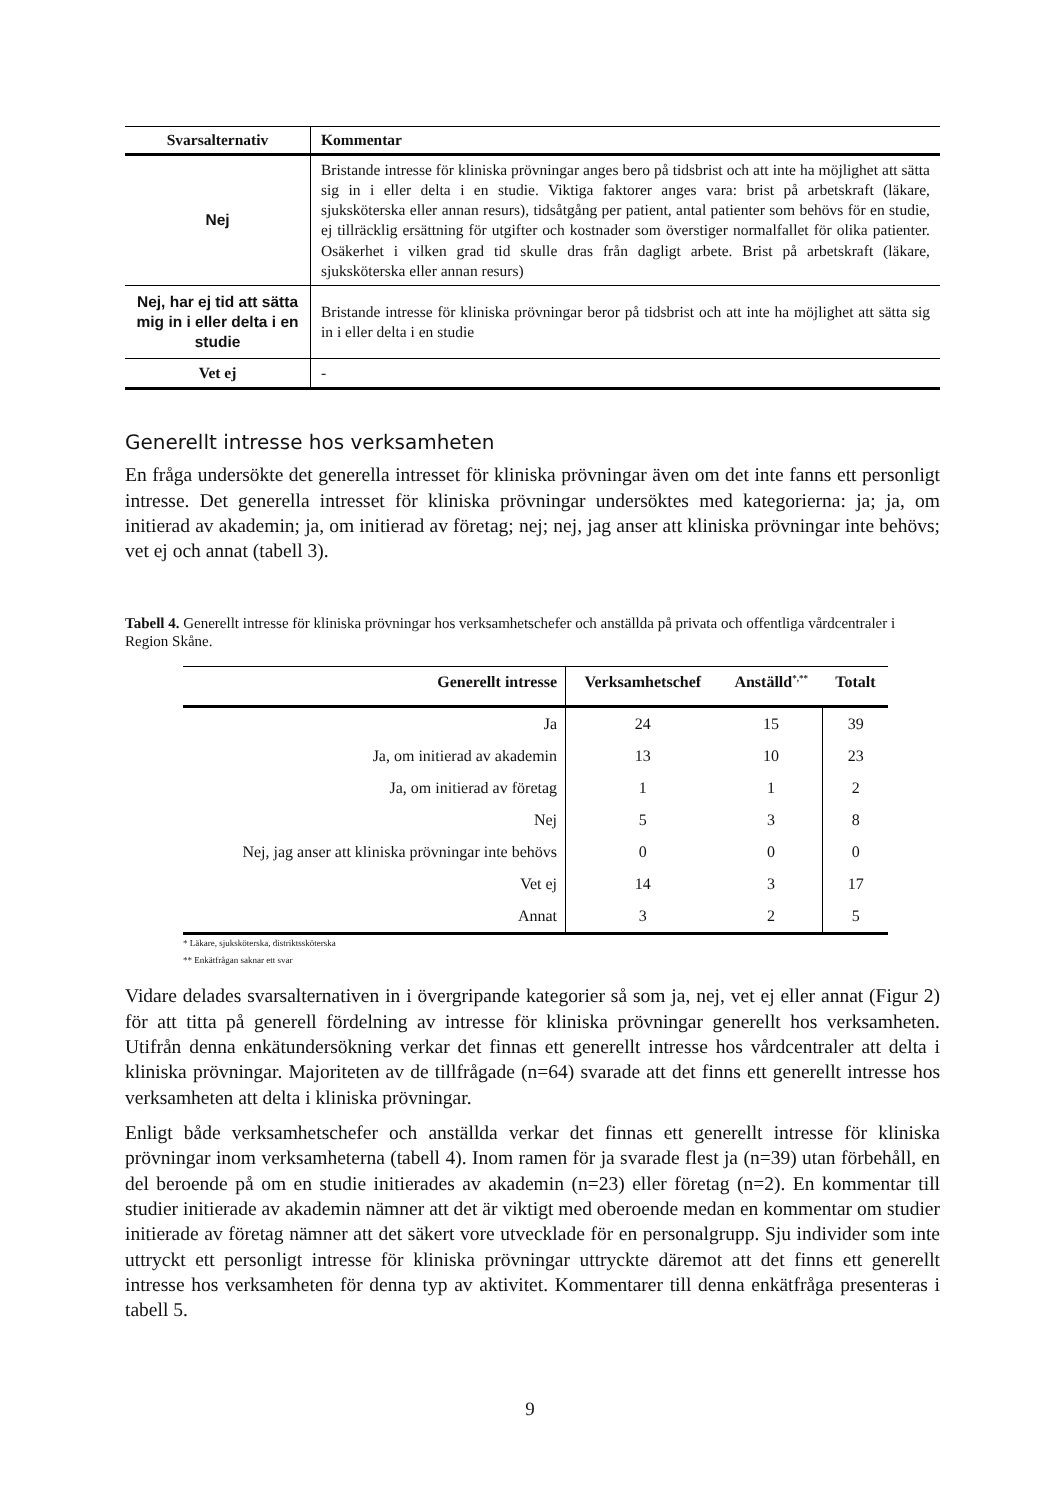| Svarsalternativ | Kommentar |
| --- | --- |
| Nej | Bristande intresse för kliniska prövningar anges bero på tidsbrist och att inte ha möjlighet att sätta sig in i eller delta i en studie. Viktiga faktorer anges vara: brist på arbetskraft (läkare, sjuksköterska eller annan resurs), tidsåtgång per patient, antal patienter som behövs för en studie, ej tillräcklig ersättning för utgifter och kostnader som överstiger normalfallet för olika patienter. Osäkerhet i vilken grad tid skulle dras från dagligt arbete. Brist på arbetskraft (läkare, sjuksköterska eller annan resurs) |
| Nej, har ej tid att sätta mig in i eller delta i en studie | Bristande intresse för kliniska prövningar beror på tidsbrist och att inte ha möjlighet att sätta sig in i eller delta i en studie |
| Vet ej | - |
Generellt intresse hos verksamheten
En fråga undersökte det generella intresset för kliniska prövningar även om det inte fanns ett personligt intresse. Det generella intresset för kliniska prövningar undersöktes med kategorierna: ja; ja, om initierad av akademin; ja, om initierad av företag; nej; nej, jag anser att kliniska prövningar inte behövs; vet ej och annat (tabell 3).
Tabell 4. Generellt intresse för kliniska prövningar hos verksamhetschefer och anställda på privata och offentliga vårdcentraler i Region Skåne.
| Generellt intresse | Verksamhetschef | Anställd<sup>*,**</sup> | Totalt |
| --- | --- | --- | --- |
| Ja | 24 | 15 | 39 |
| Ja, om initierad av akademin | 13 | 10 | 23 |
| Ja, om initierad av företag | 1 | 1 | 2 |
| Nej | 5 | 3 | 8 |
| Nej, jag anser att kliniska prövningar inte behövs | 0 | 0 | 0 |
| Vet ej | 14 | 3 | 17 |
| Annat | 3 | 2 | 5 |
* Läkare, sjuksköterska, distriktssköterska
** Enkätfrågan saknar ett svar
Vidare delades svarsalternativen in i övergripande kategorier så som ja, nej, vet ej eller annat (Figur 2) för att titta på generell fördelning av intresse för kliniska prövningar generellt hos verksamheten. Utifrån denna enkätundersökning verkar det finnas ett generellt intresse hos vårdcentraler att delta i kliniska prövningar. Majoriteten av de tillfrågade (n=64) svarade att det finns ett generellt intresse hos verksamheten att delta i kliniska prövningar.
Enligt både verksamhetschefer och anställda verkar det finnas ett generellt intresse för kliniska prövningar inom verksamheterna (tabell 4). Inom ramen för ja svarade flest ja (n=39) utan förbehåll, en del beroende på om en studie initierades av akademin (n=23) eller företag (n=2). En kommentar till studier initierade av akademin nämner att det är viktigt med oberoende medan en kommentar om studier initierade av företag nämner att det säkert vore utvecklade för en personalgrupp. Sju individer som inte uttryckt ett personligt intresse för kliniska prövningar uttryckte däremot att det finns ett generellt intresse hos verksamheten för denna typ av aktivitet. Kommentarer till denna enkätfråga presenteras i tabell 5.
9